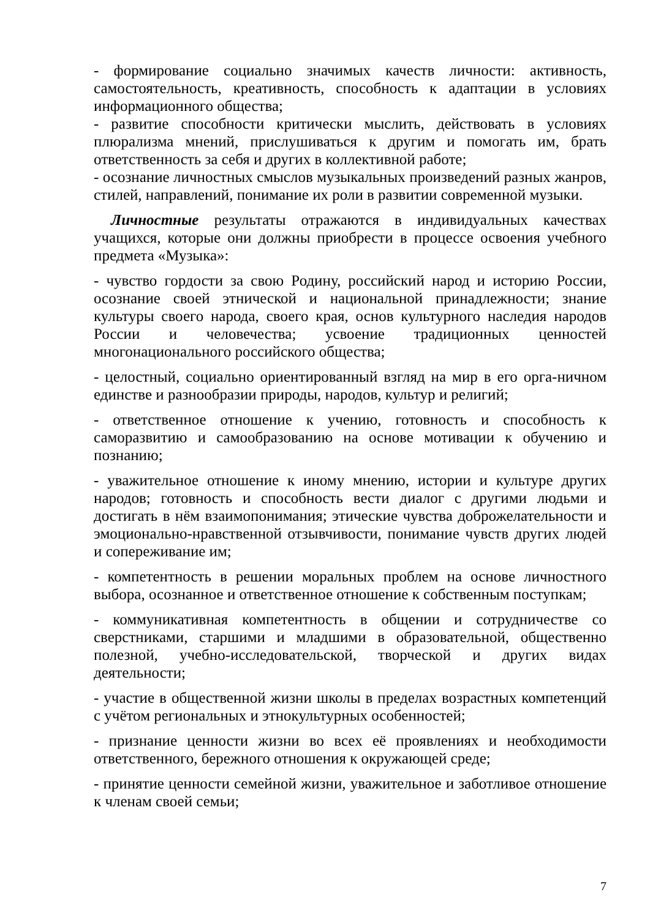- формирование социально значимых качеств личности: активность, самостоятельность, креативность, способность к адаптации в условиях информационного общества;
- развитие способности критически мыслить, действовать в условиях плюрализма мнений, прислушиваться к другим и помогать им, брать ответственность за себя и других в коллективной работе;
- осознание личностных смыслов музыкальных произведений разных жанров, стилей, направлений, понимание их роли в развитии современной музыки.
Личностные результаты отражаются в индивидуальных качествах учащихся, которые они должны приобрести в процессе освоения учебного предмета «Музыка»:
- чувство гордости за свою Родину, российский народ и историю России, осознание своей этнической и национальной принадлежности; знание культуры своего народа, своего края, основ культурного наследия народов России и человечества; усвоение традиционных ценностей многонационального российского общества;
- целостный, социально ориентированный взгляд на мир в его орга-ничном единстве и разнообразии природы, народов, культур и религий;
- ответственное отношение к учению, готовность и способность к саморазвитию и самообразованию на основе мотивации к обучению и познанию;
- уважительное отношение к иному мнению, истории и культуре других народов; готовность и способность вести диалог с другими людьми и достигать в нём взаимопонимания; этические чувства доброжелательности и эмоционально-нравственной отзывчивости, понимание чувств других людей и сопереживание им;
- компетентность в решении моральных проблем на основе личностного выбора, осознанное и ответственное отношение к собственным поступкам;
- коммуникативная компетентность в общении и сотрудничестве со сверстниками, старшими и младшими в образовательной, общественно полезной, учебно-исследовательской, творческой и других видах деятельности;
- участие в общественной жизни школы в пределах возрастных компетенций с учётом региональных и этнокультурных особенностей;
- признание ценности жизни во всех её проявлениях и необходимости ответственного, бережного отношения к окружающей среде;
- принятие ценности семейной жизни, уважительное и заботливое отношение к членам своей семьи;
7